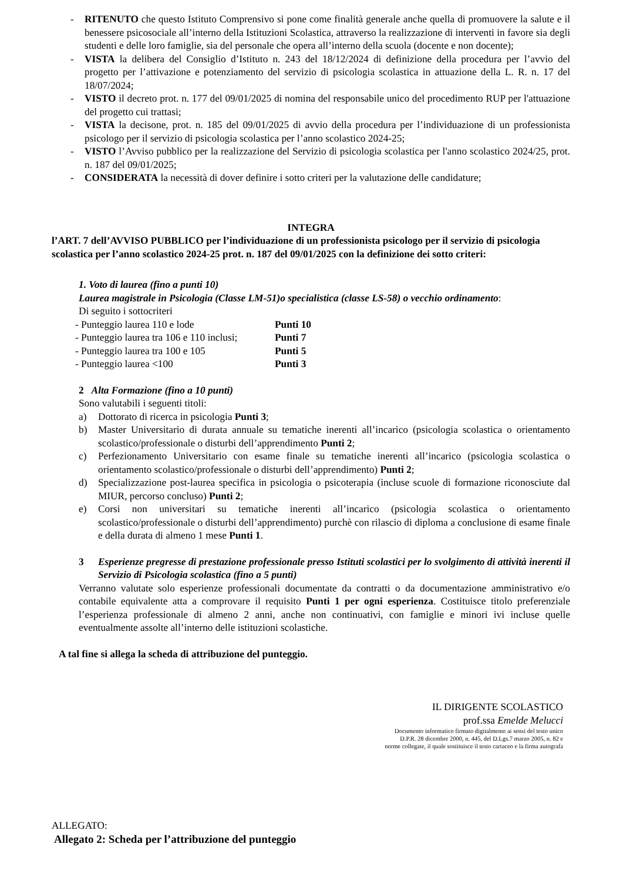- RITENUTO che questo Istituto Comprensivo si pone come finalità generale anche quella di promuovere la salute e il benessere psicosociale all’interno della Istituzioni Scolastica, attraverso la realizzazione di interventi in favore sia degli studenti e delle loro famiglie, sia del personale che opera all’interno della scuola (docente e non docente);
- VISTA la delibera del Consiglio d’Istituto n. 243 del 18/12/2024 di definizione della procedura per l’avvio del progetto per l’attivazione e potenziamento del servizio di psicologia scolastica in attuazione della L. R. n. 17 del 18/07/2024;
- VISTO il decreto prot. n. 177 del 09/01/2025 di nomina del responsabile unico del procedimento RUP per l'attuazione del progetto cui trattasi;
- VISTA la decisone, prot. n. 185 del 09/01/2025 di avvio della procedura per l’individuazione di un professionista psicologo per il servizio di psicologia scolastica per l’anno scolastico 2024-25;
- VISTO l’Avviso pubblico per la realizzazione del Servizio di psicologia scolastica per l'anno scolastico 2024/25, prot. n. 187 del 09/01/2025;
- CONSIDERATA la necessità di dover definire i sotto criteri per la valutazione delle candidature;
INTEGRA
l’ART. 7 dell’AVVISO PUBBLICO per l’individuazione di un professionista psicologo per il servizio di psicologia scolastica per l’anno scolastico 2024-25 prot. n. 187 del 09/01/2025 con la definizione dei sotto criteri:
1. Voto di laurea (fino a punti 10)
Laurea magistrale in Psicologia (Classe LM-51)o specialistica (classe LS-58) o vecchio ordinamento:
Di seguito i sottocriteri
- Punteggio laurea 110 e lode Punti 10
- Punteggio laurea tra 106 e 110 inclusi; Punti 7
- Punteggio laurea tra 100 e 105 Punti 5
- Punteggio laurea <100 Punti 3
2 Alta Formazione (fino a 10 punti)
Sono valutabili i seguenti titoli:
a) Dottorato di ricerca in psicologia Punti 3;
b) Master Universitario di durata annuale su tematiche inerenti all’incarico (psicologia scolastica o orientamento scolastico/professionale o disturbi dell’apprendimento Punti 2;
c) Perfezionamento Universitario con esame finale su tematiche inerenti all’incarico (psicologia scolastica o orientamento scolastico/professionale o disturbi dell’apprendimento) Punti 2;
d) Specializzazione post-laurea specifica in psicologia o psicoterapia (incluse scuole di formazione riconosciute dal MIUR, percorso concluso) Punti 2;
e) Corsi non universitari su tematiche inerenti all’incarico (psicologia scolastica o orientamento scolastico/professionale o disturbi dell’apprendimento) purchè con rilascio di diploma a conclusione di esame finale e della durata di almeno 1 mese Punti 1.
3 Esperienze pregresse di prestazione professionale presso Istituti scolastici per lo svolgimento di attività inerenti il Servizio di Psicologia scolastica (fino a 5 punti)
Verranno valutate solo esperienze professionali documentate da contratti o da documentazione amministrativo e/o contabile equivalente atta a comprovare il requisito Punti 1 per ogni esperienza. Costituisce titolo preferenziale l’esperienza professionale di almeno 2 anni, anche non continuativi, con famiglie e minori ivi incluse quelle eventualmente assolte all’interno delle istituzioni scolastiche.
A tal fine si allega la scheda di attribuzione del punteggio.
IL DIRIGENTE SCOLASTICO
prof.ssa Emelde Melucci
Documento informatico firmato digitalmente ai sensi del testo unico
D.P.R. 28 dicembre 2000, n. 445, del D.Lgs.7 marzo 2005, n. 82 e
norme collegate, il quale sostituisce il testo cartaceo e la firma autografa
ALLEGATO:
Allegato 2: Scheda per l’attribuzione del punteggio